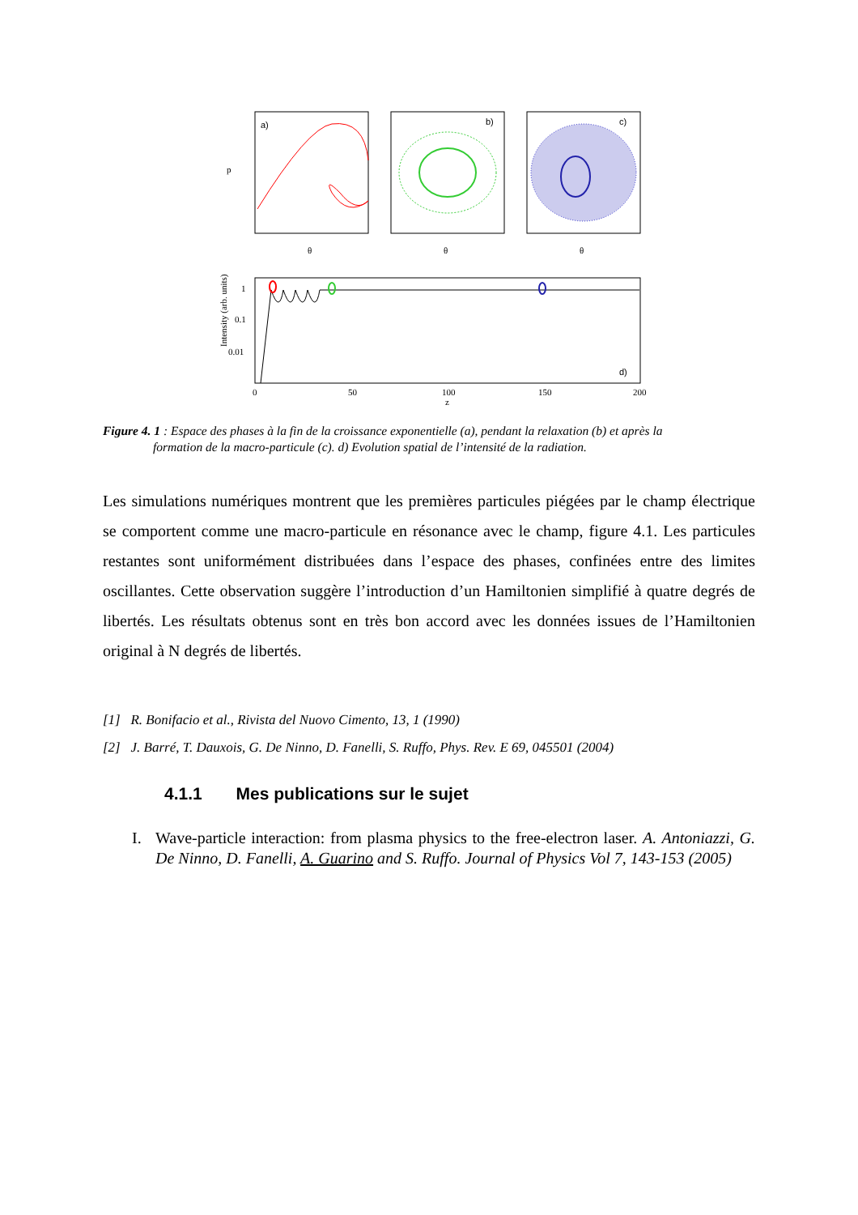a)
b)
c)
p
θ
θ
θ
d)
Intensity (arb. units)
1
0.1
0.01
0
50
100
150
200
z
Figure 4. 1 : Espace des phases à la fin de la croissance exponentielle (a), pendant la relaxation (b) et après la
formation de la macro-particule (c). d) Evolution spatial de l’intensité de la radiation.
Les simulations numériques montrent que les premières particules piégées par le champ électrique se comportent comme une macro-particule en résonance avec le champ, figure 4.1. Les particules restantes sont uniformément distribuées dans l’espace des phases, confinées entre des limites oscillantes. Cette observation suggère l’introduction d’un Hamiltonien simplifié à quatre degrés de libertés. Les résultats obtenus sont en très bon accord avec les données issues de l’Hamiltonien original à N degrés de libertés.
[1] R. Bonifacio et al., Rivista del Nuovo Cimento, 13, 1 (1990)
[2] J. Barré, T. Dauxois, G. De Ninno, D. Fanelli, S. Ruffo, Phys. Rev. E 69, 045501 (2004)
4.1.1 Mes publications sur le sujet
I. Wave-particle interaction: from plasma physics to the free-electron laser. A. Antoniazzi, G. De Ninno, D. Fanelli, A. Guarino and S. Ruffo. Journal of Physics Vol 7, 143-153 (2005)